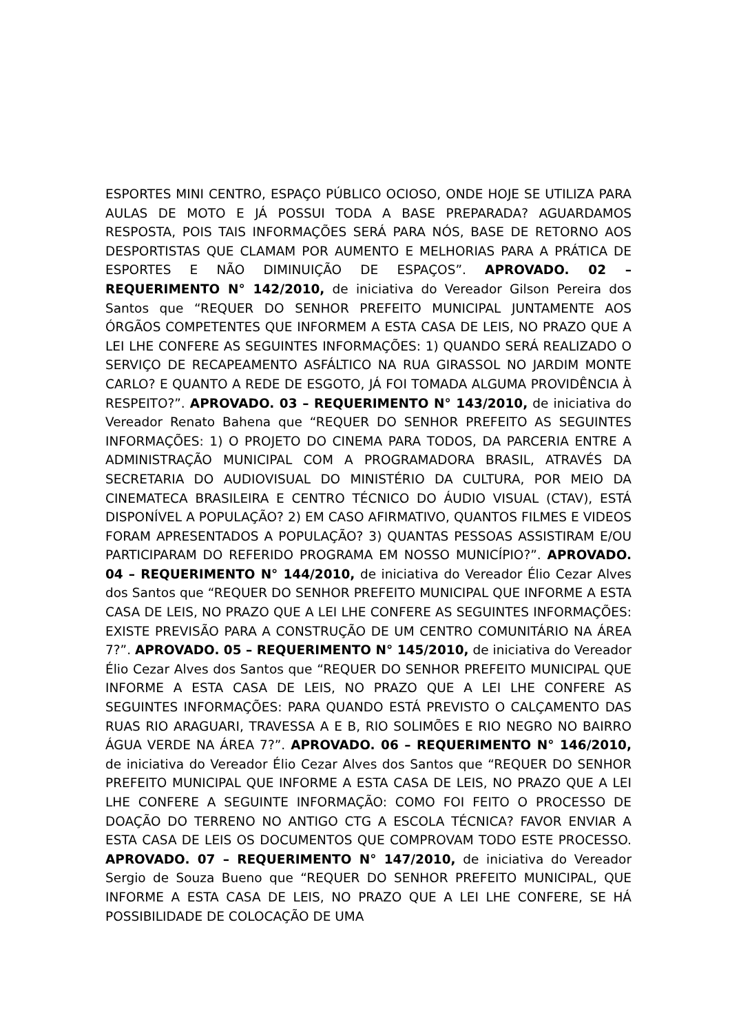ESPORTES MINI CENTRO, ESPAÇO PÚBLICO OCIOSO, ONDE HOJE SE UTILIZA PARA AULAS DE MOTO E JÁ POSSUI TODA A BASE PREPARADA? AGUARDAMOS RESPOSTA, POIS TAIS INFORMAÇÕES SERÁ PARA NÓS, BASE DE RETORNO AOS DESPORTISTAS QUE CLAMAM POR AUMENTO E MELHORIAS PARA A PRÁTICA DE ESPORTES E NÃO DIMINUIÇÃO DE ESPAÇOS”. APROVADO. 02 – REQUERIMENTO N° 142/2010, de iniciativa do Vereador Gilson Pereira dos Santos que “REQUER DO SENHOR PREFEITO MUNICIPAL JUNTAMENTE AOS ÓRGÃOS COMPETENTES QUE INFORMEM A ESTA CASA DE LEIS, NO PRAZO QUE A LEI LHE CONFERE AS SEGUINTES INFORMAÇÕES: 1) QUANDO SERÁ REALIZADO O SERVIÇO DE RECAPEAMENTO ASFÁLTICO NA RUA GIRASSOL NO JARDIM MONTE CARLO? E QUANTO A REDE DE ESGOTO, JÁ FOI TOMADA ALGUMA PROVIDÊNCIA À RESPEITO?”. APROVADO. 03 – REQUERIMENTO N° 143/2010, de iniciativa do Vereador Renato Bahena que “REQUER DO SENHOR PREFEITO AS SEGUINTES INFORMAÇÕES: 1) O PROJETO DO CINEMA PARA TODOS, DA PARCERIA ENTRE A ADMINISTRAÇÃO MUNICIPAL COM A PROGRAMADORA BRASIL, ATRAVÉS DA SECRETARIA DO AUDIOVISUAL DO MINISTÉRIO DA CULTURA, POR MEIO DA CINEMATECA BRASILEIRA E CENTRO TÉCNICO DO ÁUDIO VISUAL (CTAV), ESTÁ DISPONÍVEL A POPULAÇÃO? 2) EM CASO AFIRMATIVO, QUANTOS FILMES E VIDEOS FORAM APRESENTADOS A POPULAÇÃO? 3) QUANTAS PESSOAS ASSISTIRAM E/OU PARTICIPARAM DO REFERIDO PROGRAMA EM NOSSO MUNICÍPIO?”. APROVADO. 04 – REQUERIMENTO N° 144/2010, de iniciativa do Vereador Élio Cezar Alves dos Santos que “REQUER DO SENHOR PREFEITO MUNICIPAL QUE INFORME A ESTA CASA DE LEIS, NO PRAZO QUE A LEI LHE CONFERE AS SEGUINTES INFORMAÇÕES: EXISTE PREVISÃO PARA A CONSTRUÇÃO DE UM CENTRO COMUNITÁRIO NA ÁREA 7?”. APROVADO. 05 – REQUERIMENTO N° 145/2010, de iniciativa do Vereador Élio Cezar Alves dos Santos que “REQUER DO SENHOR PREFEITO MUNICIPAL QUE INFORME A ESTA CASA DE LEIS, NO PRAZO QUE A LEI LHE CONFERE AS SEGUINTES INFORMAÇÕES: PARA QUANDO ESTÁ PREVISTO O CALÇAMENTO DAS RUAS RIO ARAGUARI, TRAVESSA A E B, RIO SOLIMÕES E RIO NEGRO NO BAIRRO ÁGUA VERDE NA ÁREA 7?”. APROVADO. 06 – REQUERIMENTO N° 146/2010, de iniciativa do Vereador Élio Cezar Alves dos Santos que “REQUER DO SENHOR PREFEITO MUNICIPAL QUE INFORME A ESTA CASA DE LEIS, NO PRAZO QUE A LEI LHE CONFERE A SEGUINTE INFORMAÇÃO: COMO FOI FEITO O PROCESSO DE DOAÇÃO DO TERRENO NO ANTIGO CTG A ESCOLA TÉCNICA? FAVOR ENVIAR A ESTA CASA DE LEIS OS DOCUMENTOS QUE COMPROVAM TODO ESTE PROCESSO. APROVADO. 07 – REQUERIMENTO N° 147/2010, de iniciativa do Vereador Sergio de Souza Bueno que “REQUER DO SENHOR PREFEITO MUNICIPAL, QUE INFORME A ESTA CASA DE LEIS, NO PRAZO QUE A LEI LHE CONFERE, SE HÁ POSSIBILIDADE DE COLOCAÇÃO DE UMA